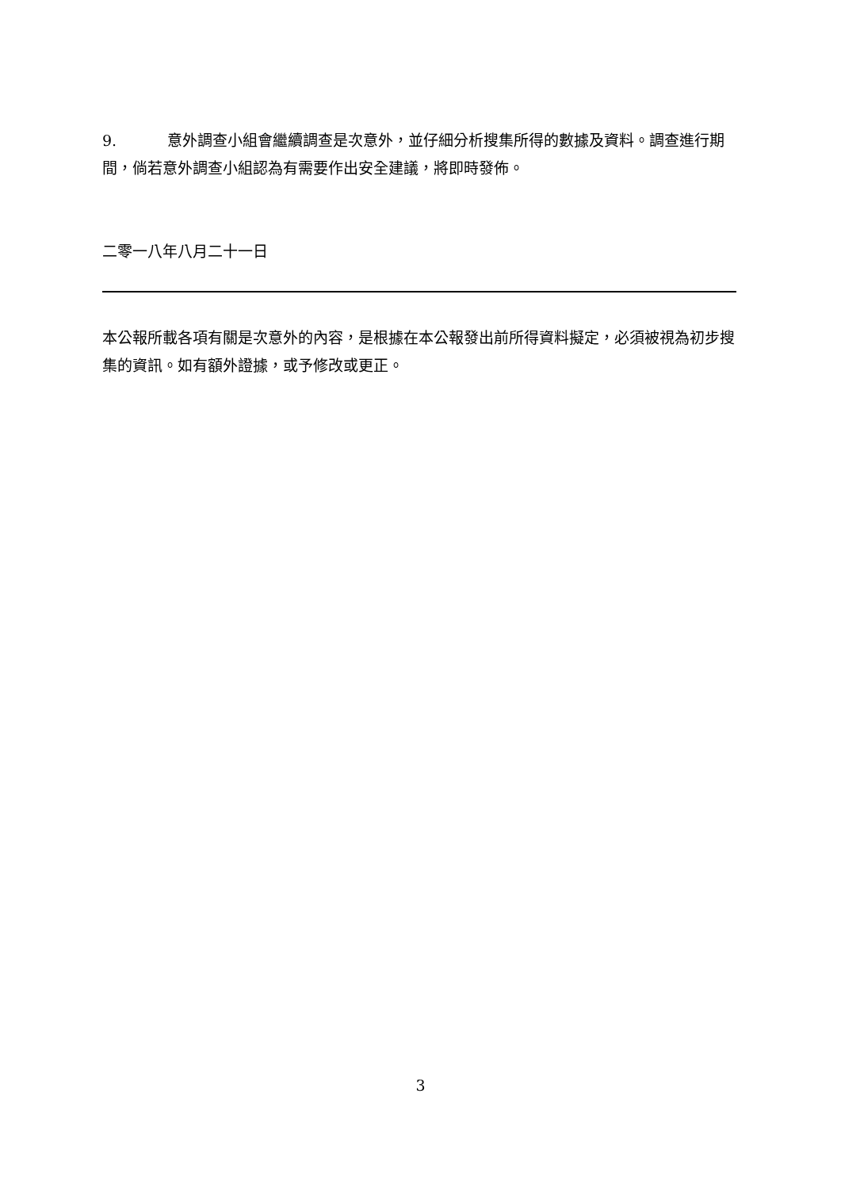9. 意外調查小組會繼續調查是次意外，並仔細分析搜集所得的數據及資料。調查進行期間，倘若意外調查小組認為有需要作出安全建議，將即時發佈。
二零一八年八月二十一日
本公報所載各項有關是次意外的內容，是根據在本公報發出前所得資料擬定，必須被視為初步搜集的資訊。如有額外證據，或予修改或更正。
3